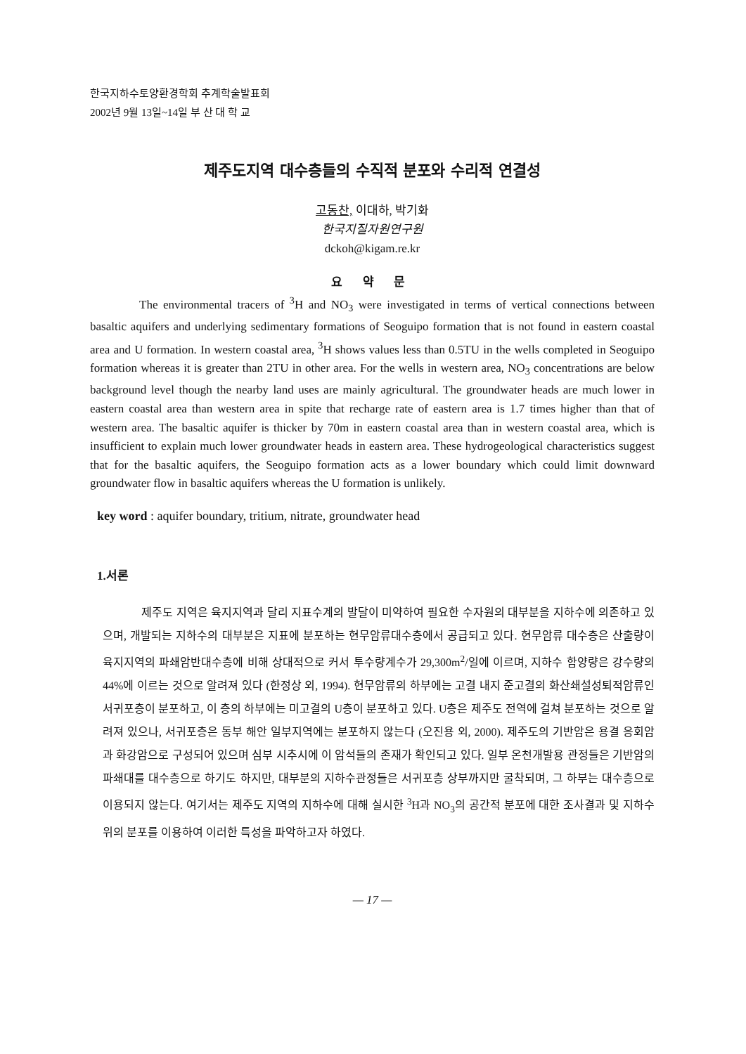한국지하수토양환경학회 추계학술발표회
2002년 9월 13일~14일 부 산 대 학 교
제주도지역 대수층들의 수직적 분포와 수리적 연결성
고동찬, 이대하, 박기화
한국지질자원연구원
dckoh@kigam.re.kr
요 약 문
The environmental tracers of <sup>3</sup>H and NO<sub>3</sub> were investigated in terms of vertical connections between basaltic aquifers and underlying sedimentary formations of Seoguipo formation that is not found in eastern coastal area and U formation. In western coastal area, <sup>3</sup>H shows values less than 0.5TU in the wells completed in Seoguipo formation whereas it is greater than 2TU in other area. For the wells in western area, NO<sub>3</sub> concentrations are below background level though the nearby land uses are mainly agricultural. The groundwater heads are much lower in eastern coastal area than western area in spite that recharge rate of eastern area is 1.7 times higher than that of western area. The basaltic aquifer is thicker by 70m in eastern coastal area than in western coastal area, which is insufficient to explain much lower groundwater heads in eastern area. These hydrogeological characteristics suggest that for the basaltic aquifers, the Seoguipo formation acts as a lower boundary which could limit downward groundwater flow in basaltic aquifers whereas the U formation is unlikely.
key word : aquifer boundary, tritium, nitrate, groundwater head
1.서론
제주도 지역은 육지지역과 달리 지표수계의 발달이 미약하여 필요한 수자원의 대부분을 지하수에 의존하고 있으며, 개발되는 지하수의 대부분은 지표에 분포하는 현무암류대수층에서 공급되고 있다. 현무암류 대수층은 산출량이 육지지역의 파쇄암반대수층에 비해 상대적으로 커서 투수량계수가 29,300m<sup>2</sup>/일에 이르며, 지하수 함양량은 강수량의 44%에 이르는 것으로 알려져 있다 (한정상 외, 1994). 현무암류의 하부에는 고결 내지 준고결의 화산쇄설성퇴적암류인 서귀포층이 분포하고, 이 층의 하부에는 미고결의 U층이 분포하고 있다. U층은 제주도 전역에 걸쳐 분포하는 것으로 알려져 있으나, 서귀포층은 동부 해안 일부지역에는 분포하지 않는다 (오진용 외, 2000). 제주도의 기반암은 용결 응회암과 화강암으로 구성되어 있으며 심부 시추시에 이 암석들의 존재가 확인되고 있다. 일부 온천개발용 관정들은 기반암의 파쇄대를 대수층으로 하기도 하지만, 대부분의 지하수관정들은 서귀포층 상부까지만 굴착되며, 그 하부는 대수층으로 이용되지 않는다. 여기서는 제주도 지역의 지하수에 대해 실시한 <sup>3</sup>H과 NO<sub>3</sub>의 공간적 분포에 대한 조사결과 및 지하수위의 분포를 이용하여 이러한 특성을 파악하고자 하였다.
— 17 —